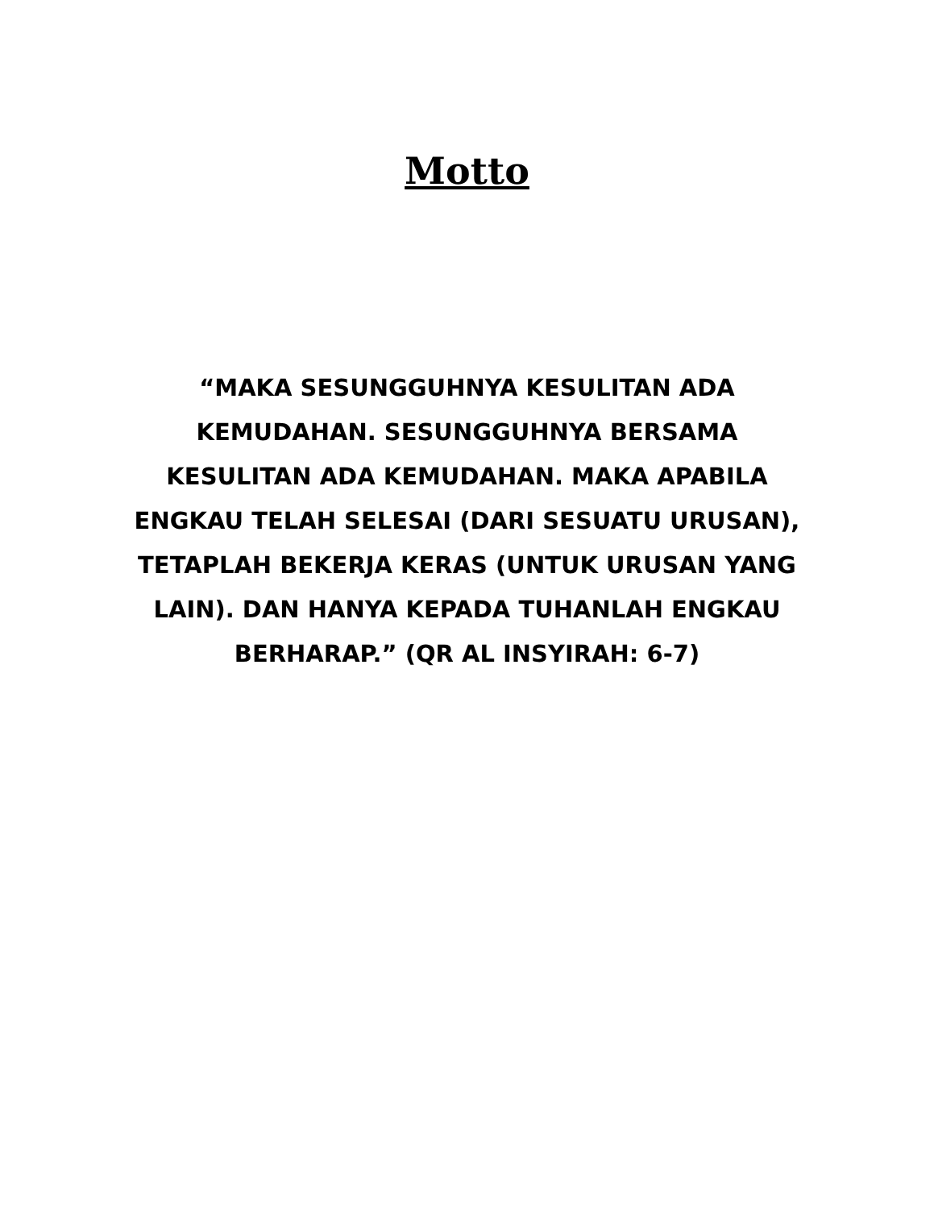Motto
“MAKA SESUNGGUHNYA KESULITAN ADA KEMUDAHAN. SESUNGGUHNYA BERSAMA KESULITAN ADA KEMUDAHAN. MAKA APABILA ENGKAU TELAH SELESAI (DARI SESUATU URUSAN), TETAPLAH BEKERJA KERAS (UNTUK URUSAN YANG LAIN). DAN HANYA KEPADA TUHANLAH ENGKAU BERHARAP.” (QR AL INSYIRAH: 6-7)